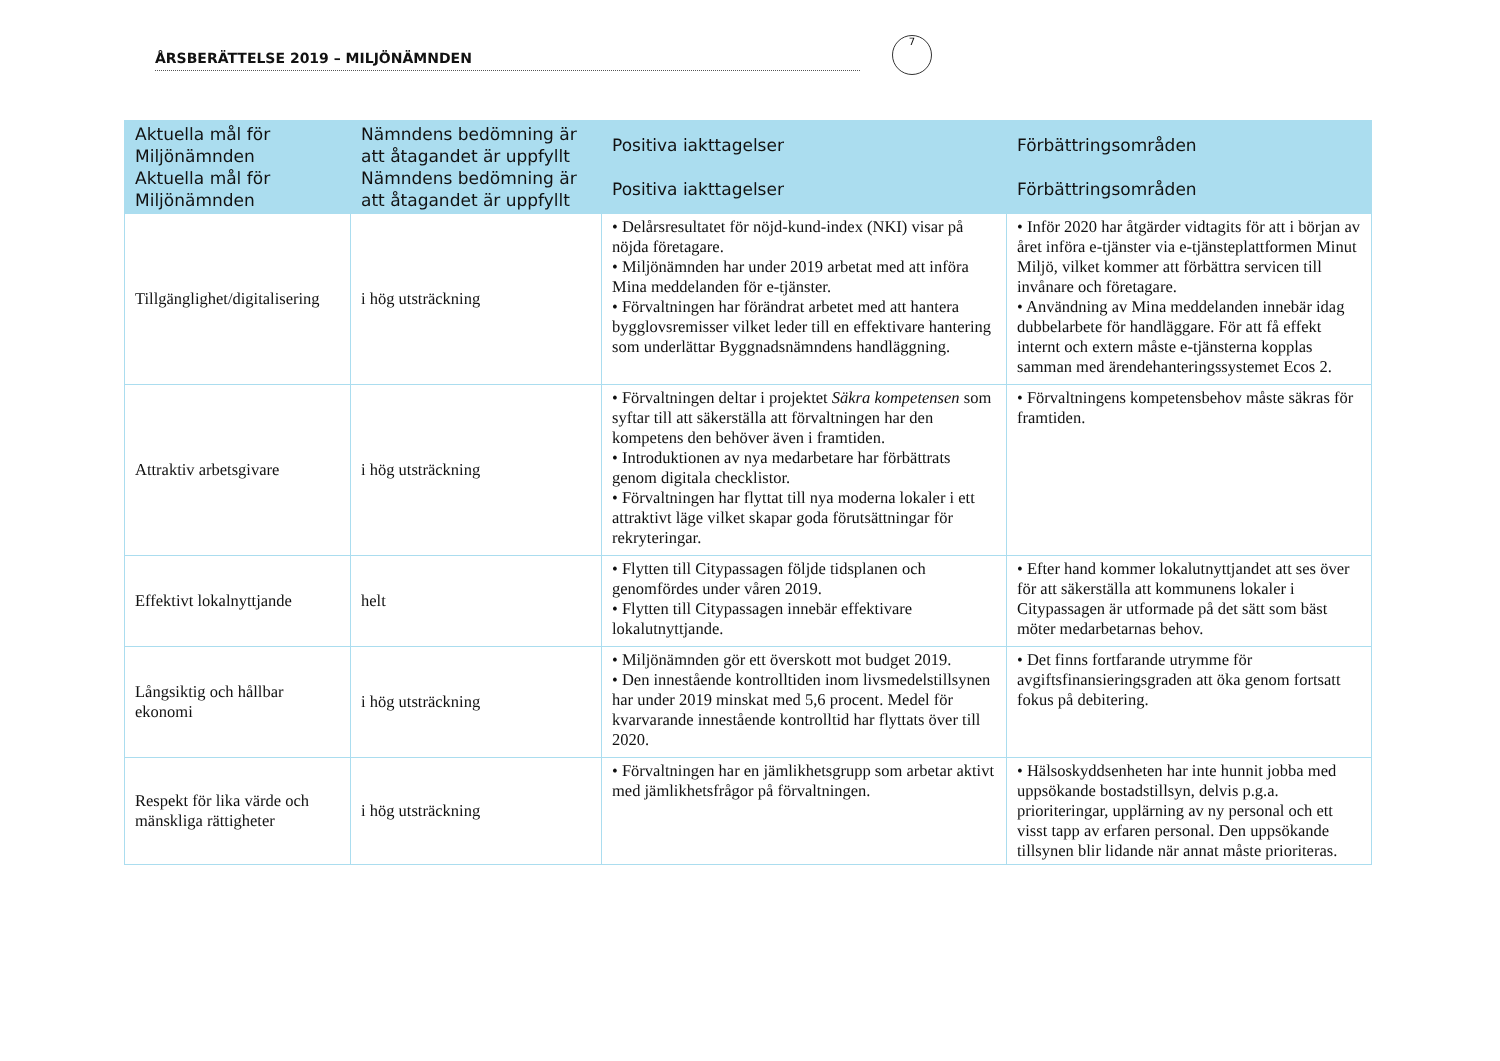ÅRSBERÄTTELSE 2019 – MILJÖNÄMNDEN
7
| Aktuella mål för Miljönämnden Aktuella mål för Miljönämnden | Nämndens bedömning är att åtagandet är uppfyllt Nämndens bedömning är att åtagandet är uppfyllt | Positiva iakttagelser Positiva iakttagelser | Förbättringsområden Förbättringsområden |
| --- | --- | --- | --- |
| Tillgänglighet/digitalisering | i hög utsträckning | • Delårsresultatet för nöjd-kund-index (NKI) visar på nöjda företagare. • Miljönämnden har under 2019 arbetat med att införa Mina meddelanden för e-tjänster. • Förvaltningen har förändrat arbetet med att hantera bygglovsremisser vilket leder till en effektivare hantering som underlättar Byggnadsnämndens handläggning. | • Inför 2020 har åtgärder vidtagits för att i början av året införa e-tjänster via e-tjänsteplattformen Minut Miljö, vilket kommer att förbättra servicen till invånare och företagare. • Användning av Mina meddelanden innebär idag dubbelarbete för handläggare. För att få effekt internt och extern måste e-tjänsterna kopplas samman med ärendehanteringssystemet Ecos 2. |
| Attraktiv arbetsgivare | i hög utsträckning | • Förvaltningen deltar i projektet Säkra kompetensen som syftar till att säkerställa att förvaltningen har den kompetens den behöver även i framtiden. • Introduktionen av nya medarbetare har förbättrats genom digitala checklistor. • Förvaltningen har flyttat till nya moderna lokaler i ett attraktivt läge vilket skapar goda förutsättningar för rekryteringar. | • Förvaltningens kompetensbehov måste säkras för framtiden. |
| Effektivt lokalnyttjande | helt | • Flytten till Citypassagen följde tidsplanen och genomfördes under våren 2019. • Flytten till Citypassagen innebär effektivare lokalutnyttjande. | • Efter hand kommer lokalutnyttjandet att ses över för att säkerställa att kommunens lokaler i Citypassagen är utformade på det sätt som bäst möter medarbetarnas behov. |
| Långsiktig och hållbar ekonomi | i hög utsträckning | • Miljönämnden gör ett överskott mot budget 2019. • Den innestående kontrolltiden inom livsmedelstillsynen har under 2019 minskat med 5,6 procent. Medel för kvarvarande innestående kontrolltid har flyttats över till 2020. | • Det finns fortfarande utrymme för avgiftsfinansieringsgraden att öka genom fortsatt fokus på debitering. |
| Respekt för lika värde och mänskliga rättigheter | i hög utsträckning | • Förvaltningen har en jämlikhetsgrupp som arbetar aktivt med jämlikhetsfrågor på förvaltningen. | • Hälsoskyddsenheten har inte hunnit jobba med uppsökande bostadstillsyn, delvis p.g.a. prioriteringar, upplärning av ny personal och ett visst tapp av erfaren personal. Den uppsökande tillsynen blir lidande när annat måste prioriteras. |